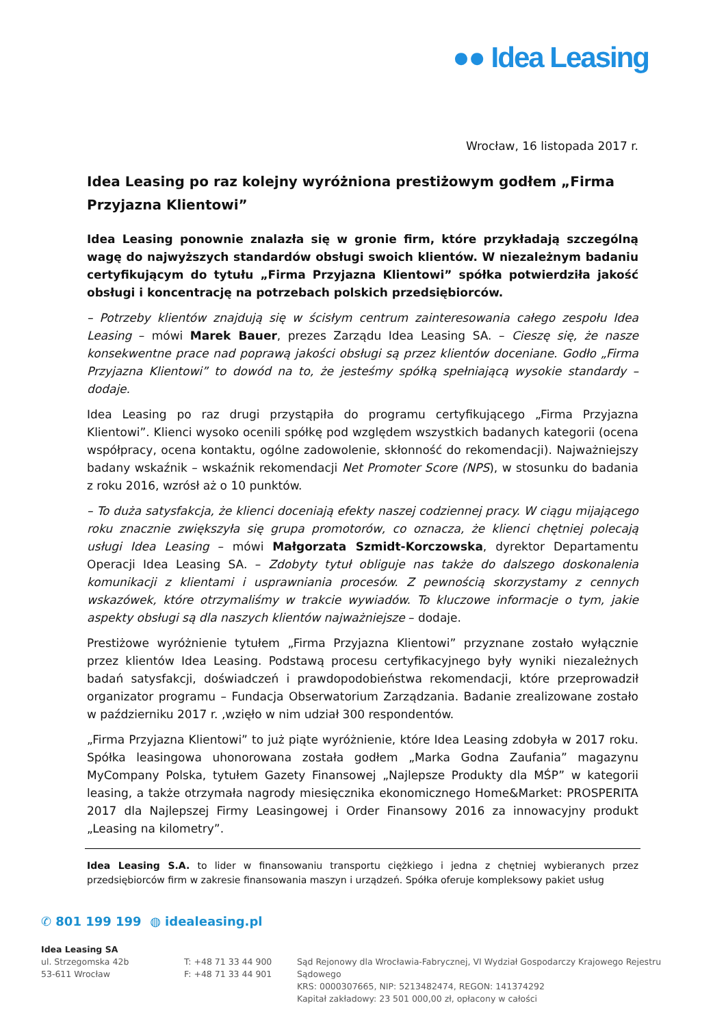●● Idea Leasing
Wrocław, 16 listopada 2017 r.
Idea Leasing po raz kolejny wyróżniona prestiżowym godłem „Firma Przyjazna Klientowi”
Idea Leasing ponownie znalazła się w gronie firm, które przykładają szczególną wagę do najwyższych standardów obsługi swoich klientów. W niezależnym badaniu certyfikującym do tytułu „Firma Przyjazna Klientowi” spółka potwierdziła jakość obsługi i koncentrację na potrzebach polskich przedsiębiorców.
– Potrzeby klientów znajdują się w ścisłym centrum zainteresowania całego zespołu Idea Leasing – mówi Marek Bauer, prezes Zarządu Idea Leasing SA. – Cieszę się, że nasze konsekwentne prace nad poprawą jakości obsługi są przez klientów doceniane. Godło „Firma Przyjazna Klientowi” to dowód na to, że jesteśmy spółką spełniającą wysokie standardy – dodaje.
Idea Leasing po raz drugi przystąpiła do programu certyfikującego „Firma Przyjazna Klientowi”. Klienci wysoko ocenili spółkę pod względem wszystkich badanych kategorii (ocena współpracy, ocena kontaktu, ogólne zadowolenie, skłonność do rekomendacji). Najważniejszy badany wskaźnik – wskaźnik rekomendacji Net Promoter Score (NPS), w stosunku do badania z roku 2016, wzrósł aż o 10 punktów.
– To duża satysfakcja, że klienci doceniają efekty naszej codziennej pracy. W ciągu mijającego roku znacznie zwiększyła się grupa promotorów, co oznacza, że klienci chętniej polecają usługi Idea Leasing – mówi Małgorzata Szmidt-Korczowska, dyrektor Departamentu Operacji Idea Leasing SA. – Zdobyty tytuł obliguje nas także do dalszego doskonalenia komunikacji z klientami i usprawniania procesów. Z pewnością skorzystamy z cennych wskazówek, które otrzymaliśmy w trakcie wywiadów. To kluczowe informacje o tym, jakie aspekty obsługi są dla naszych klientów najważniejsze – dodaje.
Prestiżowe wyróżnienie tytułem „Firma Przyjazna Klientowi” przyznane zostało wyłącznie przez klientów Idea Leasing. Podstawą procesu certyfikacyjnego były wyniki niezależnych badań satysfakcji, doświadczeń i prawdopodobieństwa rekomendacji, które przeprowadził organizator programu – Fundacja Obserwatorium Zarządzania. Badanie zrealizowane zostało w październiku 2017 r. ,wzięło w nim udział 300 respondentów.
„Firma Przyjazna Klientowi” to już piąte wyróżnienie, które Idea Leasing zdobyła w 2017 roku. Spółka leasingowa uhonorowana została godłem „Marka Godna Zaufania” magazynu MyCompany Polska, tytułem Gazety Finansowej „Najlepsze Produkty dla MŚP” w kategorii leasing, a także otrzymała nagrody miesięcznika ekonomicznego Home&Market: PROSPERITA 2017 dla Najlepszej Firmy Leasingowej i Order Finansowy 2016 za innowacyjny produkt „Leasing na kilometry”.
Idea Leasing S.A. to lider w finansowaniu transportu ciężkiego i jedna z chętniej wybieranych przez przedsiębiorców firm w zakresie finansowania maszyn i urządzeń. Spółka oferuje kompleksowy pakiet usług
✆ 801 199 199 ◍ idealeasing.pl
Idea Leasing SA
ul. Strzegomska 42b
53-611 Wrocław
T: +48 71 33 44 900
F: +48 71 33 44 901
Sąd Rejonowy dla Wrocławia-Fabrycznej, VI Wydział Gospodarczy Krajowego Rejestru Sądowego
KRS: 0000307665, NIP: 5213482474, REGON: 141374292
Kapitał zakładowy: 23 501 000,00 zł, opłacony w całości